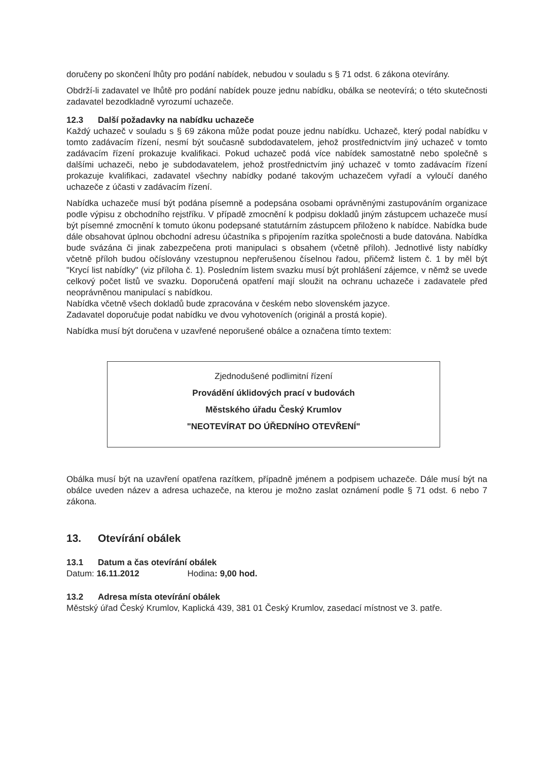doručeny po skončení lhůty pro podání nabídek, nebudou v souladu s § 71 odst. 6 zákona otevírány.
Obdrží-li zadavatel ve lhůtě pro podání nabídek pouze jednu nabídku, obálka se neotevírá; o této skutečnosti zadavatel bezodkladně vyrozumí uchazeče.
12.3 Další požadavky na nabídku uchazeče
Každý uchazeč v souladu s § 69 zákona může podat pouze jednu nabídku. Uchazeč, který podal nabídku v tomto zadávacím řízení, nesmí být současně subdodavatelem, jehož prostřednictvím jiný uchazeč v tomto zadávacím řízení prokazuje kvalifikaci. Pokud uchazeč podá více nabídek samostatně nebo společně s dalšími uchazeči, nebo je subdodavatelem, jehož prostřednictvím jiný uchazeč v tomto zadávacím řízení prokazuje kvalifikaci, zadavatel všechny nabídky podané takovým uchazečem vyřadí a vyloučí daného uchazeče z účasti v zadávacím řízení.
Nabídka uchazeče musí být podána písemně a podepsána osobami oprávněnými zastupováním organizace podle výpisu z obchodního rejstříku. V případě zmocnění k podpisu dokladů jiným zástupcem uchazeče musí být písemné zmocnění k tomuto úkonu podepsané statutárním zástupcem přiloženo k nabídce. Nabídka bude dále obsahovat úplnou obchodní adresu účastníka s připojením razítka společnosti a bude datována. Nabídka bude svázána či jinak zabezpečena proti manipulaci s obsahem (včetně příloh). Jednotlivé listy nabídky včetně příloh budou očíslovány vzestupnou nepřerušenou číselnou řadou, přičemž listem č. 1 by měl být "Krycí list nabídky" (viz příloha č. 1). Posledním listem svazku musí být prohlášení zájemce, v němž se uvede celkový počet listů ve svazku. Doporučená opatření mají sloužit na ochranu uchazeče i zadavatele před neoprávněnou manipulací s nabídkou.
Nabídka včetně všech dokladů bude zpracována v českém nebo slovenském jazyce.
Zadavatel doporučuje podat nabídku ve dvou vyhotoveních (originál a prostá kopie).
Nabídka musí být doručena v uzavřené neporušené obálce a označena tímto textem:
Zjednodušené podlimitní řízení
Provádění úklidových prací v budovách
Městského úřadu Český Krumlov
"NEOTEVÍRAT DO ÚŘEDNÍHO OTEVŘENÍ"
Obálka musí být na uzavření opatřena razítkem, případně jménem a podpisem uchazeče. Dále musí být na obálce uveden název a adresa uchazeče, na kterou je možno zaslat oznámení podle § 71 odst. 6 nebo 7 zákona.
13. Otevírání obálek
13.1 Datum a čas otevírání obálek
Datum: 16.11.2012 Hodina: 9,00 hod.
13.2 Adresa místa otevírání obálek
Městský úřad Český Krumlov, Kaplická 439, 381 01 Český Krumlov, zasedací místnost ve 3. patře.